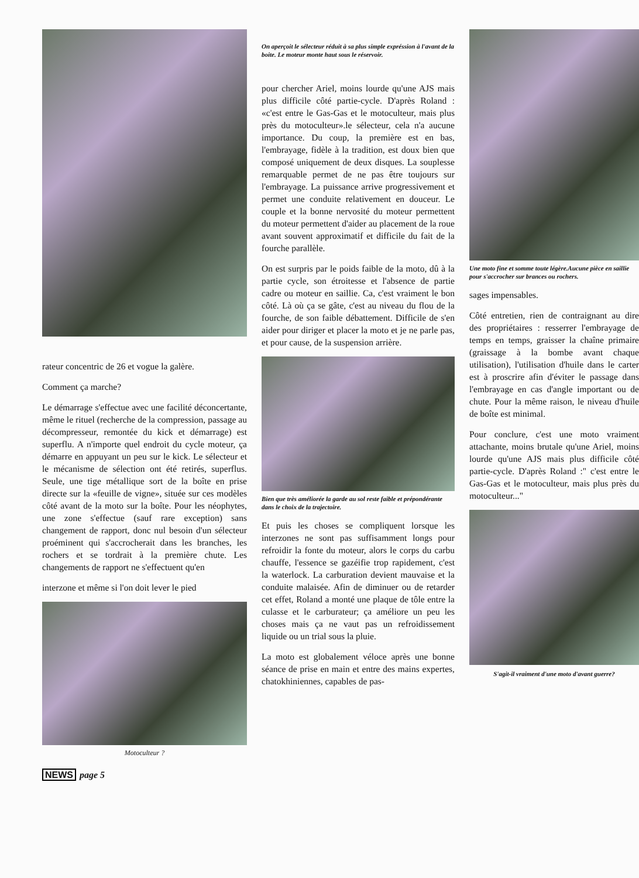rateur concentric de 26 et vogue la galère.
Comment ça marche?
Le démarrage s'effectue avec une facilité déconcertante, même le rituel (recherche de la compression, passage au décompresseur, remontée du kick et démarrage) est superflu. A n'importe quel endroit du cycle moteur, ça démarre en appuyant un peu sur le kick. Le sélecteur et le mécanisme de sélection ont été retirés, superflus. Seule, une tige métallique sort de la boîte en prise directe sur la «feuille de vigne», située sur ces modèles côté avant de la moto sur la boîte. Pour les néophytes, une zone s'effectue (sauf rare exception) sans changement de rapport, donc nul besoin d'un sélecteur proéminent qui s'accrocherait dans les branches, les rochers et se tordrait à la première chute. Les changements de rapport ne s'effectuent qu'en
interzone et même si l'on doit lever le pied
Motoculteur ?
On aperçoit le sélecteur réduit à sa plus simple expréssion à l'avant de la boite. Le moteur monte haut sous le réservoir.
pour chercher Ariel, moins lourde qu'une AJS mais plus difficile côté partie-cycle. D'après Roland : «c'est entre le Gas-Gas et le motoculteur, mais plus près du motoculteur».le sélecteur, cela n'a aucune importance. Du coup, la première est en bas, l'embrayage, fidèle à la tradition, est doux bien que composé uniquement de deux disques. La souplesse remarquable permet de ne pas être toujours sur l'embrayage. La puissance arrive progressivement et permet une conduite relativement en douceur. Le couple et la bonne nervosité du moteur permettent du moteur permettent d'aider au placement de la roue avant souvent approximatif et difficile du fait de la fourche parallèle.
On est surpris par le poids faible de la moto, dû à la partie cycle, son étroitesse et l'absence de partie cadre ou moteur en saillie. Ca, c'est vraiment le bon côté. Là où ça se gâte, c'est au niveau du flou de la fourche, de son faible débattement. Difficile de s'en aider pour diriger et placer la moto et je ne parle pas, et pour cause, de la suspension arrière.
Bien que très améliorée la garde au sol reste faible et prépondérante dans le choix de la trajectoire.
Et puis les choses se compliquent lorsque les interzones ne sont pas suffisamment longs pour refroidir la fonte du moteur, alors le corps du carbu chauffe, l'essence se gazéifie trop rapidement, c'est la waterlock. La carburation devient mauvaise et la conduite malaisée. Afin de diminuer ou de retarder cet effet, Roland a monté une plaque de tôle entre la culasse et le carburateur; ça améliore un peu les choses mais ça ne vaut pas un refroidissement liquide ou un trial sous la pluie.
La moto est globalement véloce après une bonne séance de prise en main et entre des mains expertes, chatokhiniennes, capables de pas-
Une moto fine et somme toute légère.Aucune pièce en saillie pour s'accrocher sur brances ou rochers.
sages impensables.
Côté entretien, rien de contraignant au dire des propriétaires : resserrer l'embrayage de temps en temps, graisser la chaîne primaire (graissage à la bombe avant chaque utilisation), l'utilisation d'huile dans le carter est à proscrire afin d'éviter le passage dans l'embrayage en cas d'angle important ou de chute. Pour la même raison, le niveau d'huile de boîte est minimal.
Pour conclure, c'est une moto vraiment attachante, moins brutale qu'une Ariel, moins lourde qu'une AJS mais plus difficile côté partie-cycle. D'après Roland :" c'est entre le Gas-Gas et le motoculteur, mais plus près du motoculteur..."
S'agit-il vraiment d'une moto d'avant guerre?
NEWS page 5